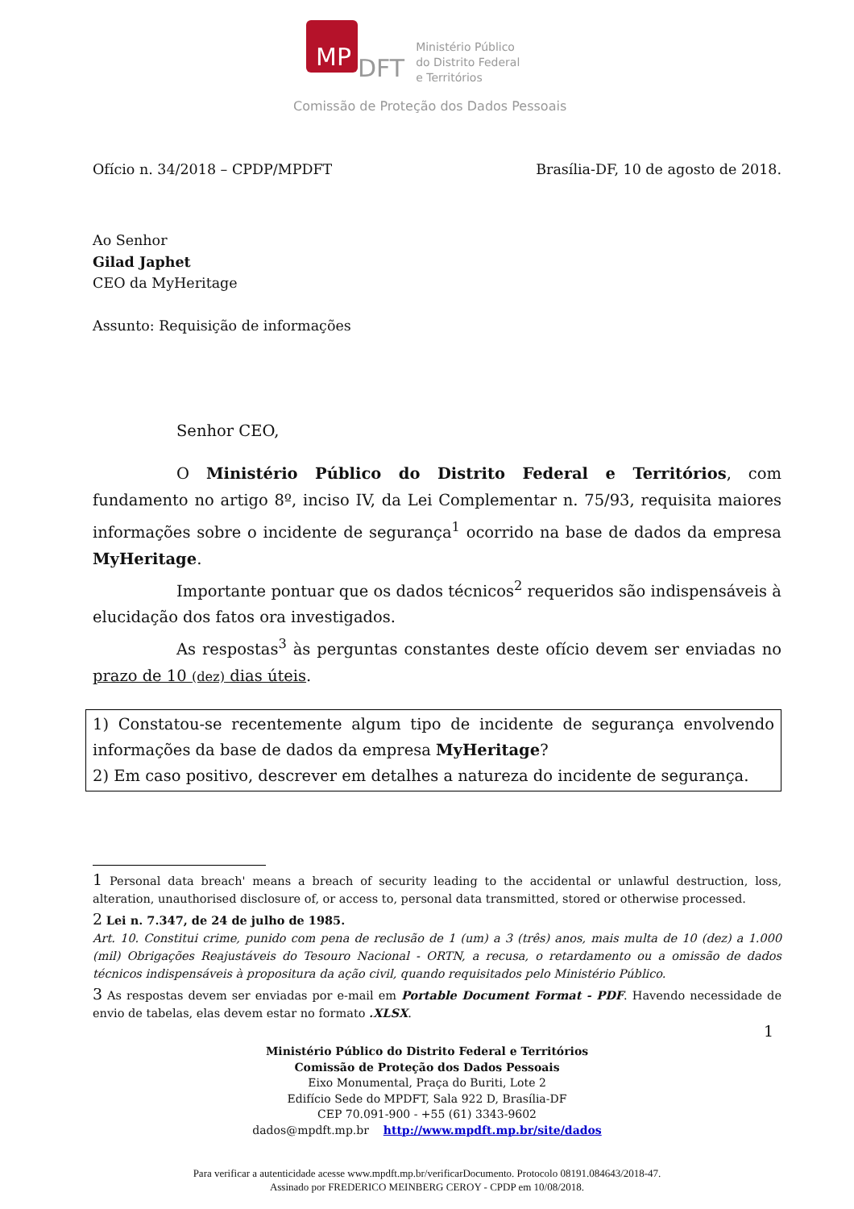MP DFT Ministério Público
do Distrito Federal
e Territórios
Comissão de Proteção dos Dados Pessoais
Ofício n. 34/2018 – CPDP/MPDFT Brasília-DF, 10 de agosto de 2018.
Ao Senhor
Gilad Japhet
CEO da MyHeritage
Assunto: Requisição de informações
Senhor CEO,
O Ministério Público do Distrito Federal e Territórios, com fundamento no artigo 8º, inciso IV, da Lei Complementar n. 75/93, requisita maiores informações sobre o incidente de segurança<sup>1</sup> ocorrido na base de dados da empresa MyHeritage.
Importante pontuar que os dados técnicos<sup>2</sup> requeridos são indispensáveis à elucidação dos fatos ora investigados.
As respostas<sup>3</sup> às perguntas constantes deste ofício devem ser enviadas no prazo de 10 (dez) dias úteis.
1) Constatou-se recentemente algum tipo de incidente de segurança envolvendo informações da base de dados da empresa MyHeritage?
2) Em caso positivo, descrever em detalhes a natureza do incidente de segurança.
1 Personal data breach' means a breach of security leading to the accidental or unlawful destruction, loss, alteration, unauthorised disclosure of, or access to, personal data transmitted, stored or otherwise processed.
2 Lei n. 7.347, de 24 de julho de 1985.
Art. 10. Constitui crime, punido com pena de reclusão de 1 (um) a 3 (três) anos, mais multa de 10 (dez) a 1.000 (mil) Obrigações Reajustáveis do Tesouro Nacional - ORTN, a recusa, o retardamento ou a omissão de dados técnicos indispensáveis à propositura da ação civil, quando requisitados pelo Ministério Público.
3 As respostas devem ser enviadas por e-mail em Portable Document Format - PDF. Havendo necessidade de envio de tabelas, elas devem estar no formato .XLSX.
1
Ministério Público do Distrito Federal e Territórios
Comissão de Proteção dos Dados Pessoais
Eixo Monumental, Praça do Buriti, Lote 2
Edifício Sede do MPDFT, Sala 922 D, Brasília-DF
CEP 70.091-900 - +55 (61) 3343-9602
dados@mpdft.mp.br http://www.mpdft.mp.br/site/dados
Para verificar a autenticidade acesse www.mpdft.mp.br/verificarDocumento. Protocolo 08191.084643/2018-47.
Assinado por FREDERICO MEINBERG CEROY - CPDP em 10/08/2018.